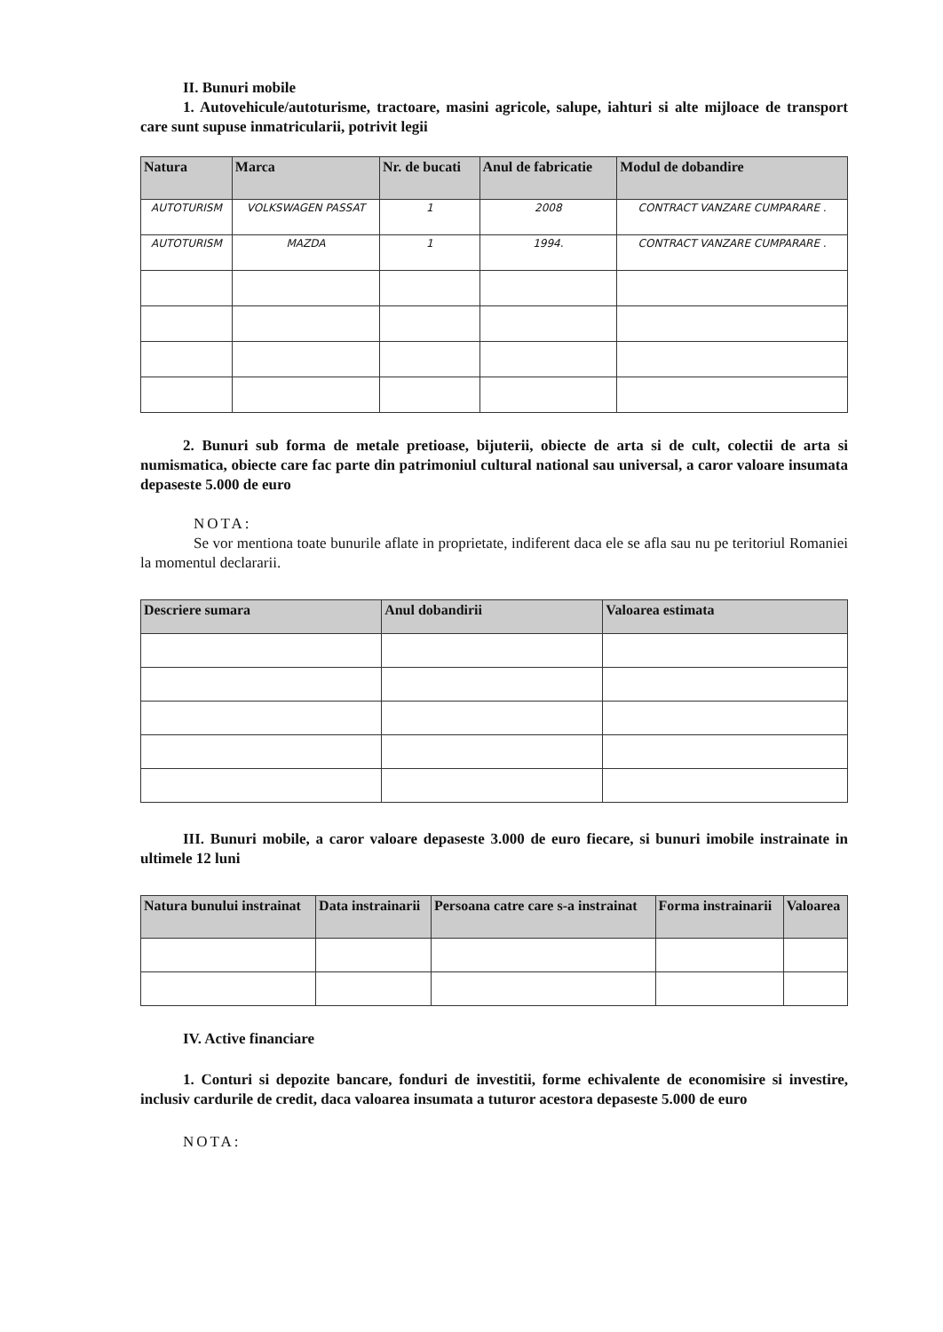II. Bunuri mobile
1. Autovehicule/autoturisme, tractoare, masini agricole, salupe, iahturi si alte mijloace de transport care sunt supuse inmatricularii, potrivit legii
| Natura | Marca | Nr. de bucati | Anul de fabricatie | Modul de dobandire |
| --- | --- | --- | --- | --- |
| AUTOTURISM | VOLKSWAGEN PASSAT | 1 | 2008 | CONTRACT VANZARE CUMPARARE . |
| AUTOTURISM | MAZDA | 1 | 1994. | CONTRACT VANZARE CUMPARARE . |
2. Bunuri sub forma de metale pretioase, bijuterii, obiecte de arta si de cult, colectii de arta si numismatica, obiecte care fac parte din patrimoniul cultural national sau universal, a caror valoare insumata depaseste 5.000 de euro
NOTA:
Se vor mentiona toate bunurile aflate in proprietate, indiferent daca ele se afla sau nu pe teritoriul Romaniei la momentul declararii.
| Descriere sumara | Anul dobandirii | Valoarea estimata |
| --- | --- | --- |
III. Bunuri mobile, a caror valoare depaseste 3.000 de euro fiecare, si bunuri imobile instrainate in ultimele 12 luni
| Natura bunului instrainat | Data instrainarii | Persoana catre care s-a instrainat | Forma instrainarii | Valoarea |
| --- | --- | --- | --- | --- |
IV. Active financiare
1. Conturi si depozite bancare, fonduri de investitii, forme echivalente de economisire si investire, inclusiv cardurile de credit, daca valoarea insumata a tuturor acestora depaseste 5.000 de euro
NOTA: